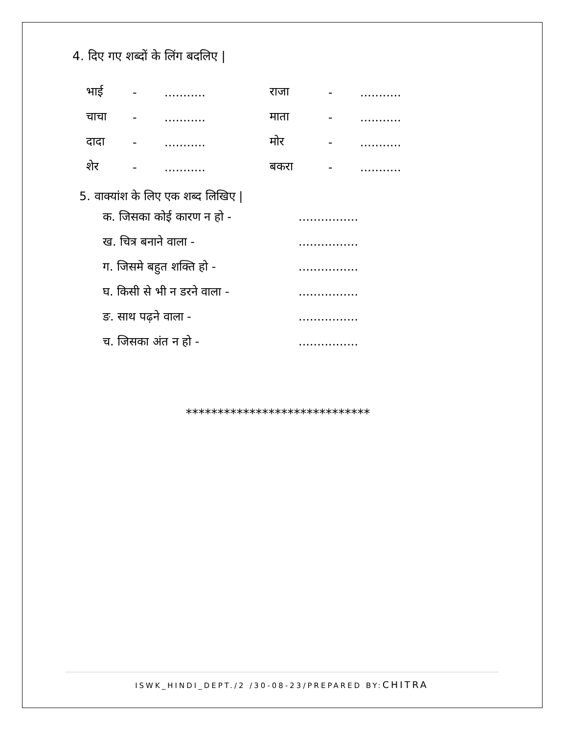4. दिए गए शब्दों के लिंग बदलिए |
| भाई | - | ........... | राजा | - | ........... |
| चाचा | - | ........... | माता | - | ........... |
| दादा | - | ........... | मोर | - | ........... |
| शेर | - | ........... | बकरा | - | ........... |
5. वाक्यांश के लिए एक शब्द लिखिए |
क. जिसका कोई कारण न हो - ................
ख. चित्र बनाने वाला - ................
ग. जिसमे बहुत शक्ति हो - ................
घ. किसी से भी न डरने वाला - ................
ङ. साथ पढ़ने वाला - ................
च. जिसका अंत न हो - ................
*****************************
ISWK_HINDI_DEPT./2 /30-08-23/PREPARED BY:CHITRA